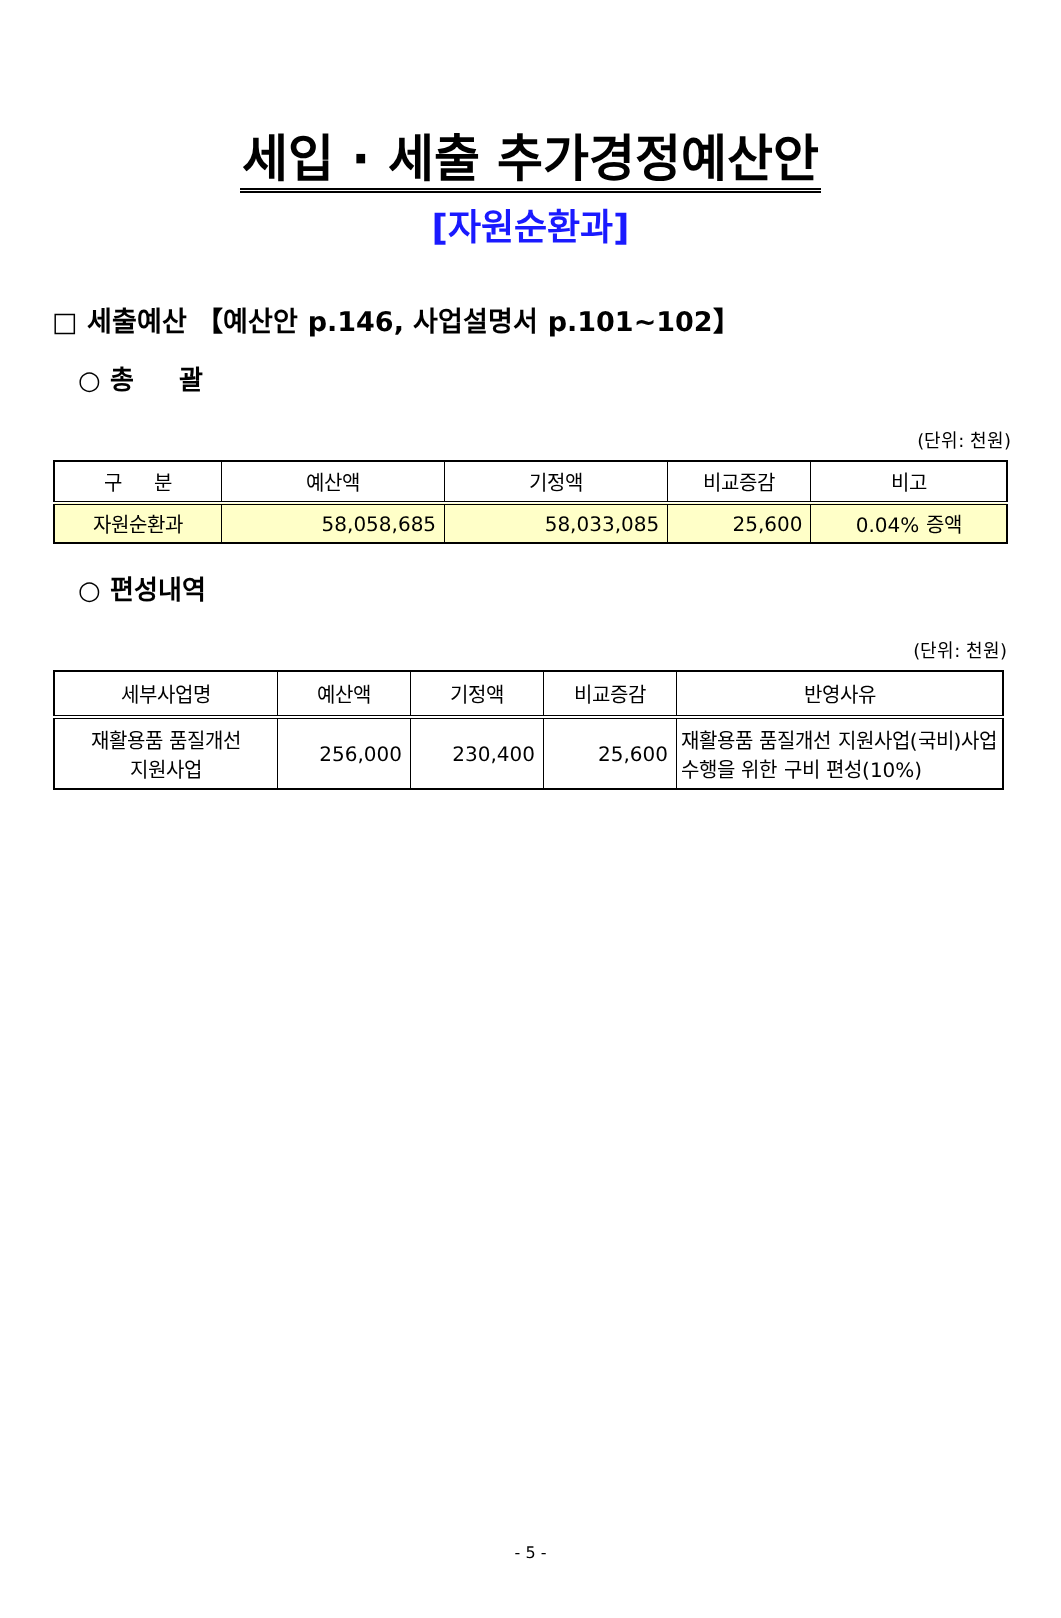세입 · 세출 추가경정예산안
[자원순환과]
□ 세출예산 【예산안 p.146, 사업설명서 p.101~102】
○ 총 괄
(단위: 천원)
| 구 분 | 예산액 | 기정액 | 비교증감 | 비고 |
| --- | --- | --- | --- | --- |
| 자원순환과 | 58,058,685 | 58,033,085 | 25,600 | 0.04% 증액 |
○ 편성내역
(단위: 천원)
| 세부사업명 | 예산액 | 기정액 | 비교증감 | 반영사유 |
| --- | --- | --- | --- | --- |
| 재활용품 품질개선 지원사업 | 256,000 | 230,400 | 25,600 | 재활용품 품질개선 지원사업(국비)사업 수행을 위한 구비 편성(10%) |
- 5 -